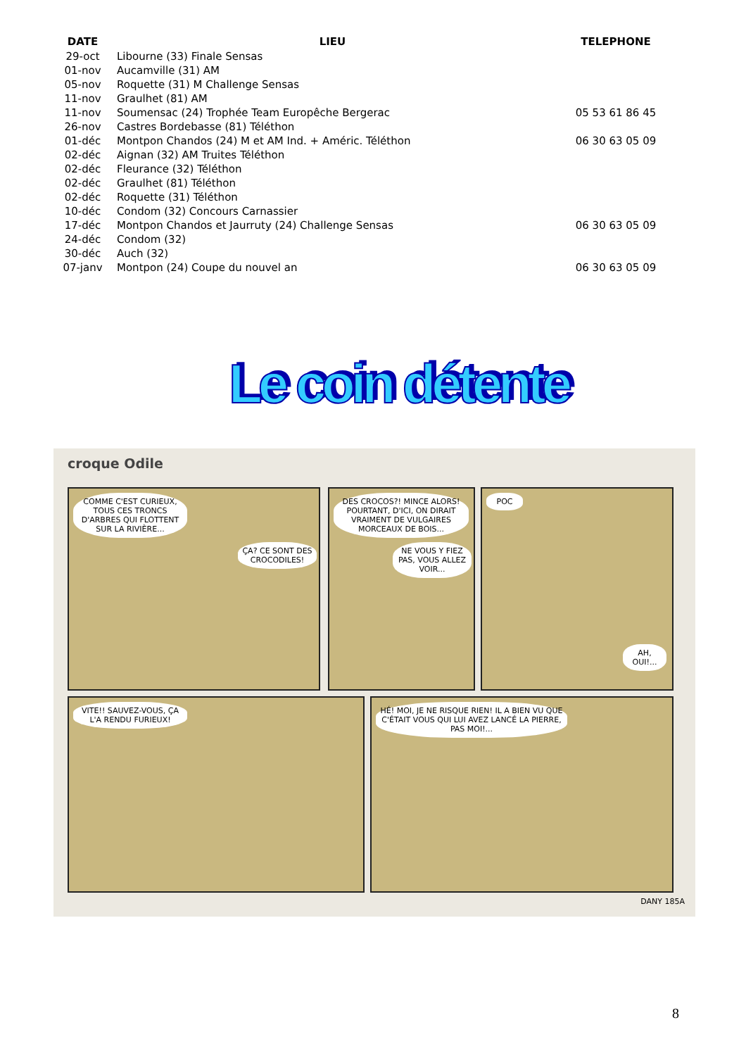| DATE | LIEU | TELEPHONE |
| --- | --- | --- |
| 29-oct | Libourne (33) Finale Sensas | |
| 01-nov | Aucamville (31) AM | |
| 05-nov | Roquette (31) M Challenge Sensas | |
| 11-nov | Graulhet (81) AM | |
| 11-nov | Soumensac (24) Trophée Team Europêche Bergerac | 05 53 61 86 45 |
| 26-nov | Castres Bordebasse (81) Téléthon | |
| 01-déc | Montpon Chandos (24) M et AM Ind. + Améric. Téléthon | 06 30 63 05 09 |
| 02-déc | Aignan (32) AM Truites Téléthon | |
| 02-déc | Fleurance (32) Téléthon | |
| 02-déc | Graulhet (81) Téléthon | |
| 02-déc | Roquette (31) Téléthon | |
| 10-déc | Condom (32) Concours Carnassier | |
| 17-déc | Montpon Chandos et Jaurruty (24) Challenge Sensas | 06 30 63 05 09 |
| 24-déc | Condom (32) | |
| 30-déc | Auch (32) | |
| 07-janv | Montpon (24) Coupe du nouvel an | 06 30 63 05 09 |
Le coin détente
croque Odile
COMME C'EST CURIEUX, TOUS CES TRONCS D'ARBRES QUI FLOTTENT SUR LA RIVIÈRE...
ÇA? CE SONT DES CROCODILES!
DES CROCOS?! MINCE ALORS! POURTANT, D'ICI, ON DIRAIT VRAIMENT DE VULGAIRES MORCEAUX DE BOIS...
NE VOUS Y FIEZ PAS, VOUS ALLEZ VOIR...
POC
AH, OUI!...
VITE!! SAUVEZ-VOUS, ÇA L'A RENDU FURIEUX!
HÉ! MOI, JE NE RISQUE RIEN! IL A BIEN VU QUE C'ÉTAIT VOUS QUI LUI AVEZ LANCÉ LA PIERRE, PAS MOI!...
DANY 185A
8